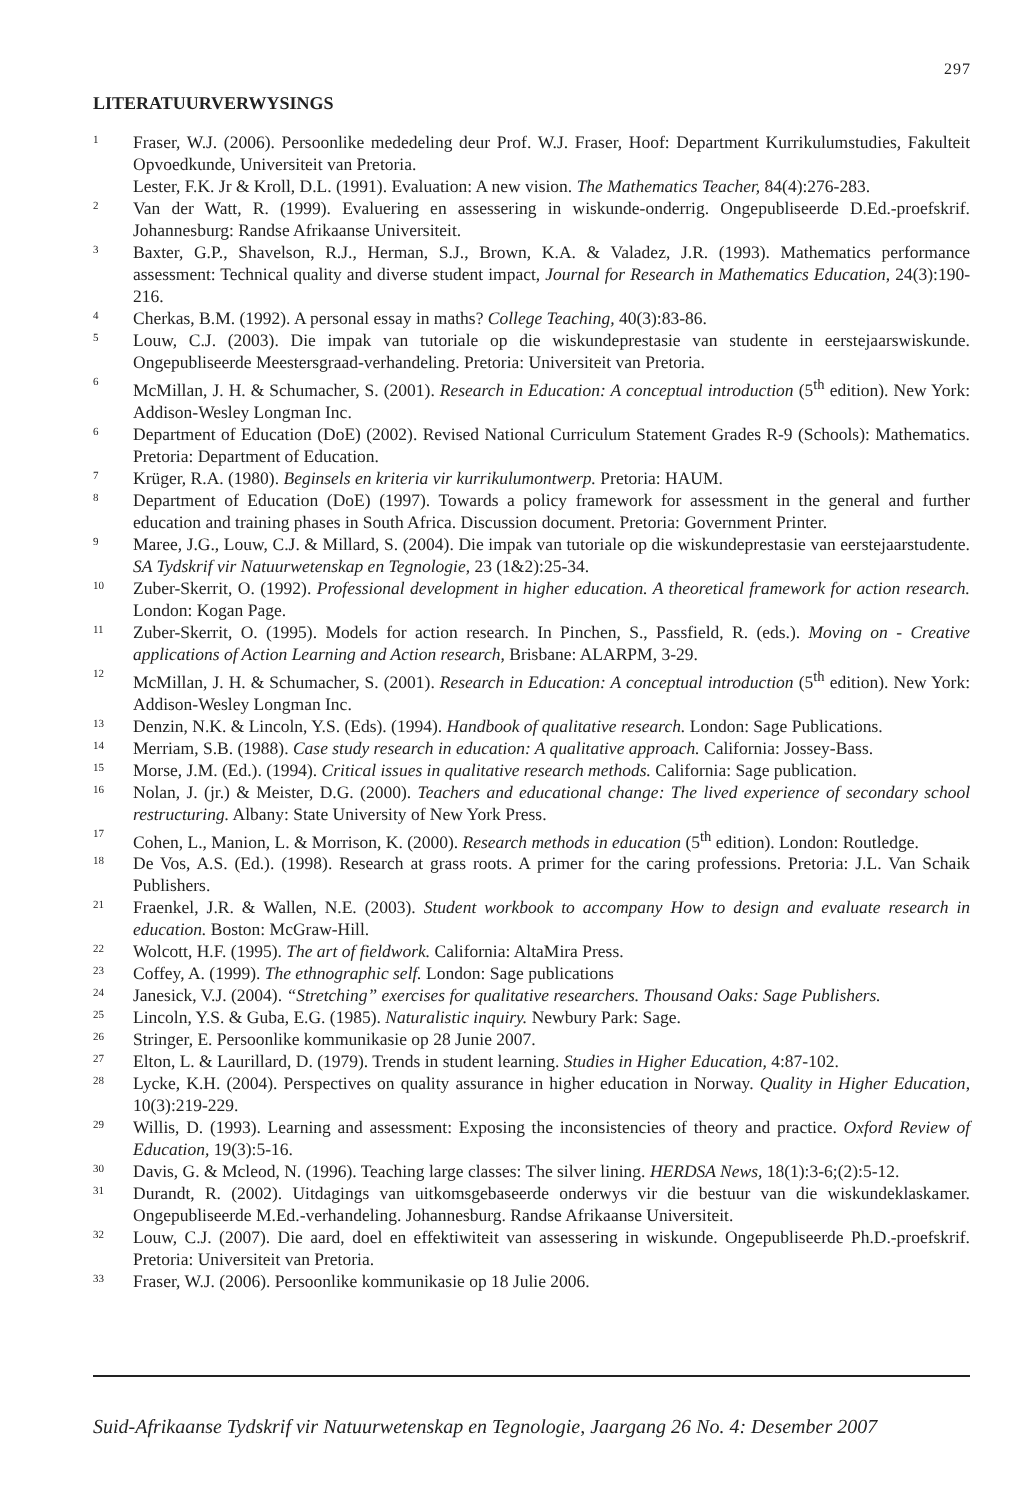297
LITERATUURVERWYSINGS
1 Fraser, W.J. (2006). Persoonlike mededeling deur Prof. W.J. Fraser, Hoof: Department Kurrikulumstudies, Fakulteit Opvoedkunde, Universiteit van Pretoria.
Lester, F.K. Jr & Kroll, D.L. (1991). Evaluation: A new vision. The Mathematics Teacher, 84(4):276-283.
2 Van der Watt, R. (1999). Evaluering en assessering in wiskunde-onderrig. Ongepubliseerde D.Ed.-proefskrif. Johannesburg: Randse Afrikaanse Universiteit.
3 Baxter, G.P., Shavelson, R.J., Herman, S.J., Brown, K.A. & Valadez, J.R. (1993). Mathematics performance assessment: Technical quality and diverse student impact, Journal for Research in Mathematics Education, 24(3):190-216.
4 Cherkas, B.M. (1992). A personal essay in maths? College Teaching, 40(3):83-86.
5 Louw, C.J. (2003). Die impak van tutoriale op die wiskundeprestasie van studente in eerstejaarswiskunde. Ongepubliseerde Meestersgraad-verhandeling. Pretoria: Universiteit van Pretoria.
6 McMillan, J. H. & Schumacher, S. (2001). Research in Education: A conceptual introduction (5<sup>th</sup> edition). New York: Addison-Wesley Longman Inc.
6 Department of Education (DoE) (2002). Revised National Curriculum Statement Grades R-9 (Schools): Mathematics. Pretoria: Department of Education.
7 Krüger, R.A. (1980). Beginsels en kriteria vir kurrikulumontwerp. Pretoria: HAUM.
8 Department of Education (DoE) (1997). Towards a policy framework for assessment in the general and further education and training phases in South Africa. Discussion document. Pretoria: Government Printer.
9 Maree, J.G., Louw, C.J. & Millard, S. (2004). Die impak van tutoriale op die wiskundeprestasie van eerstejaarstudente. SA Tydskrif vir Natuurwetenskap en Tegnologie, 23 (1&2):25-34.
10 Zuber-Skerrit, O. (1992). Professional development in higher education. A theoretical framework for action research. London: Kogan Page.
11 Zuber-Skerrit, O. (1995). Models for action research. In Pinchen, S., Passfield, R. (eds.). Moving on - Creative applications of Action Learning and Action research, Brisbane: ALARPM, 3-29.
12 McMillan, J. H. & Schumacher, S. (2001). Research in Education: A conceptual introduction (5<sup>th</sup> edition). New York: Addison-Wesley Longman Inc.
13 Denzin, N.K. & Lincoln, Y.S. (Eds). (1994). Handbook of qualitative research. London: Sage Publications.
14 Merriam, S.B. (1988). Case study research in education: A qualitative approach. California: Jossey-Bass.
15 Morse, J.M. (Ed.). (1994). Critical issues in qualitative research methods. California: Sage publication.
16 Nolan, J. (jr.) & Meister, D.G. (2000). Teachers and educational change: The lived experience of secondary school restructuring. Albany: State University of New York Press.
17 Cohen, L., Manion, L. & Morrison, K. (2000). Research methods in education (5<sup>th</sup> edition). London: Routledge.
18 De Vos, A.S. (Ed.). (1998). Research at grass roots. A primer for the caring professions. Pretoria: J.L. Van Schaik Publishers.
21 Fraenkel, J.R. & Wallen, N.E. (2003). Student workbook to accompany How to design and evaluate research in education. Boston: McGraw-Hill.
22 Wolcott, H.F. (1995). The art of fieldwork. California: AltaMira Press.
23 Coffey, A. (1999). The ethnographic self. London: Sage publications
24 Janesick, V.J. (2004). “Stretching” exercises for qualitative researchers. Thousand Oaks: Sage Publishers.
25 Lincoln, Y.S. & Guba, E.G. (1985). Naturalistic inquiry. Newbury Park: Sage.
26 Stringer, E. Persoonlike kommunikasie op 28 Junie 2007.
27 Elton, L. & Laurillard, D. (1979). Trends in student learning. Studies in Higher Education, 4:87-102.
28 Lycke, K.H. (2004). Perspectives on quality assurance in higher education in Norway. Quality in Higher Education, 10(3):219-229.
29 Willis, D. (1993). Learning and assessment: Exposing the inconsistencies of theory and practice. Oxford Review of Education, 19(3):5-16.
30 Davis, G. & Mcleod, N. (1996). Teaching large classes: The silver lining. HERDSA News, 18(1):3-6;(2):5-12.
31 Durandt, R. (2002). Uitdagings van uitkomsgebaseerde onderwys vir die bestuur van die wiskundeklaskamer. Ongepubliseerde M.Ed.-verhandeling. Johannesburg. Randse Afrikaanse Universiteit.
32 Louw, C.J. (2007). Die aard, doel en effektiwiteit van assessering in wiskunde. Ongepubliseerde Ph.D.-proefskrif. Pretoria: Universiteit van Pretoria.
33 Fraser, W.J. (2006). Persoonlike kommunikasie op 18 Julie 2006.
Suid-Afrikaanse Tydskrif vir Natuurwetenskap en Tegnologie, Jaargang 26 No. 4: Desember 2007